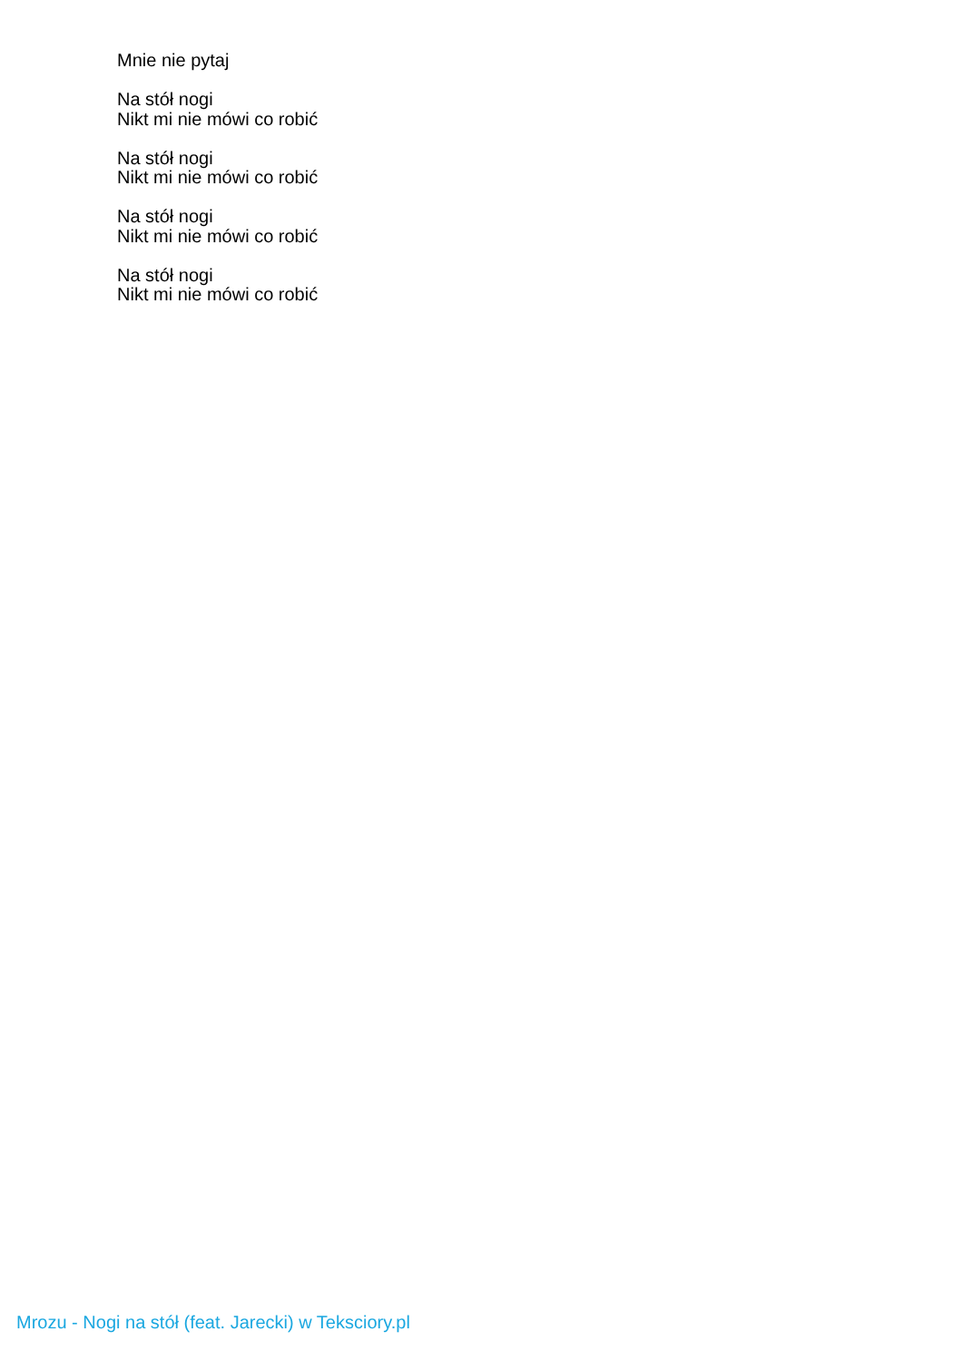Mnie nie pytaj
Na stół nogi
Nikt mi nie mówi co robić
Na stół nogi
Nikt mi nie mówi co robić
Na stół nogi
Nikt mi nie mówi co robić
Na stół nogi
Nikt mi nie mówi co robić
Mrozu - Nogi na stół (feat. Jarecki) w Teksciory.pl